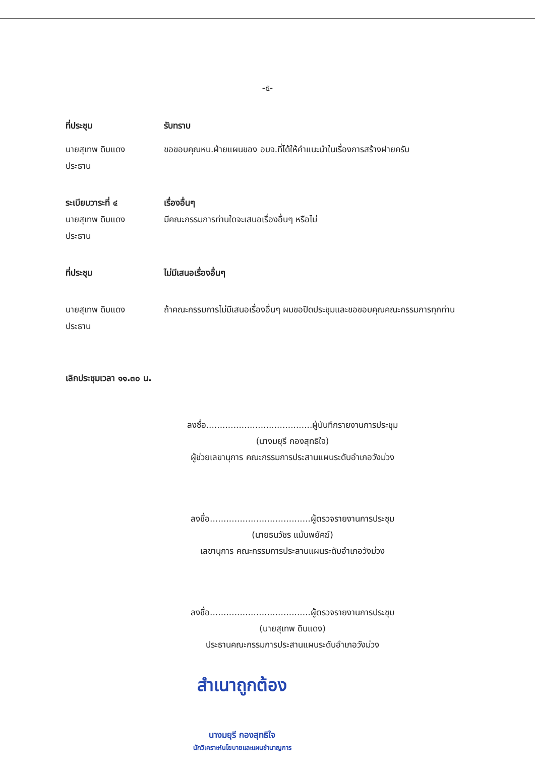-๕-
ที่ประชุม รับทราบ
นายสุเทพ ดิบแดง
ประธาน
ขอขอบคุณหน.ฝ่ายแผนของ อบจ.ที่ได้ให้คำแนะนำในเรื่องการสร้างฝายครับ
ระเบียบวาระที่ ๔
นายสุเทพ ดิบแดง
ประธาน
เรื่องอื่นๆ
มีคณะกรรมการท่านใดจะเสนอเรื่องอื่นๆ หรือไม่
ที่ประชุม ไม่มีเสนอเรื่องอื่นๆ
นายสุเทพ ดิบแดง
ประธาน
ถ้าคณะกรรมการไม่มีเสนอเรื่องอื่นๆ ผมขอปิดประชุมและขอขอบคุณคณะกรรมการทุกท่าน
เลิกประชุมเวลา ๑๑.๓๐ น.
ลงชื่อ.......................................ผู้บันทึกรายงานการประชุม
(นางมยุรี กองสุทธิใจ)
ผู้ช่วยเลขานุการ คณะกรรมการประสานแผนระดับอำเภอวังม่วง
ลงชื่อ.....................................ผู้ตรวจรายงานการประชุม
(นายธนวัชร แม้นพยัคฆ์)
เลขานุการ คณะกรรมการประสานแผนระดับอำเภอวังม่วง
ลงชื่อ.....................................ผู้ตรวจรายงานการประชุม
(นายสุเทพ ดิบแดง)
ประธานคณะกรรมการประสานแผนระดับอำเภอวังม่วง
สำเนาถูกต้อง
นางมยุรี กองสุทธิใจ
นักวิเคราะห์นโยบายและแผนชำนาญการ